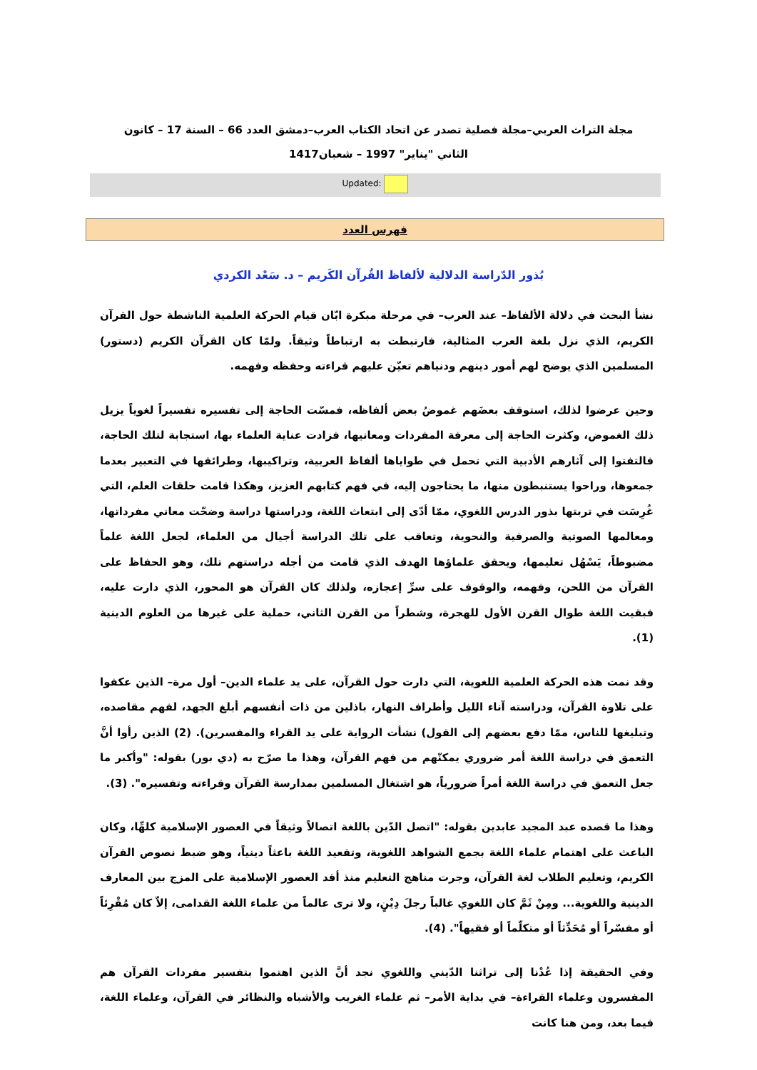مجلة التراث العربي–مجلة فصلية تصدر عن اتحاد الكتاب العرب–دمشق العدد 66 – السنة 17 – كانون الثاني "يناير" 1997 – شعبان1417
Updated:
فهرس العدد
بُذور الدّراسة الدلالية لألفاظ القُرآن الكَريم – د. سَعْد الكردي
نشأ البحث في دلالة الألفاظ– عند العرب– في مرحلة مبكرة ابّان قيام الحركة العلمية الناشطة حول القرآن الكريم، الذي نزل بلغة العرب المثالية، فارتبطت به ارتباطاً وثيقاً. ولمّا كان القرآن الكريم (دستور) المسلمين الذي يوضح لهم أمور دينهم ودنياهم تعيّن عليهم قراءته وحفظه وفهمه.
وحين عرضوا لذلك، استوقف بعضَهم غموضُ بعض ألفاظه، فمسّت الحاجة إلى تفسيره تفسيراً لغوياً يزيل ذلك الغموض، وكثرت الحاجة إلى معرفة المفردات ومعانيها، فزادت عناية العلماء بها، استجابة لتلك الحاجة، فالتفتوا إلى آثارهم الأدبية التي تحمل في طواياها ألفاظ العربية، وتراكيبها، وطرائقها في التعبير بعدما جمعوها، وراحوا يستنبطون منها، ما يحتاجون إليه، في فهم كتابهم العزيز، وهكذا قامت حلقات العلم، التي غُرِسَت في تربتها بذور الدرس اللغوي، ممّا أدّى إلى ابتعاث اللغة، ودراستها دراسة وضحّت معاني مفرداتها، ومعالمها الصوتية والصرفية والنحوية، وتعاقب على تلك الدراسة أجيال من العلماء، لجعل اللغة علماً مضبوطاً، يَسْهُل تعليمها، ويحقق علماؤها الهدف الذي قامت من أجله دراستهم تلك، وهو الحفاظ على القرآن من اللحن، وفهمه، والوقوف على سرِّ إعجازه، ولذلك كان القرآن هو المحور، الذي دارت عليه، فبقيت اللغة طوال القرن الأول للهجرة، وشطراً من القرن الثاني، حملية على غيرها من العلوم الدينية (1).
وقد نمت هذه الحركة العلمية اللغوية، التي دارت حول القرآن، على يد علماء الدين– أول مرة– الذين عكفوا على تلاوة القرآن، ودراسته آناء الليل وأطراف النهار، باذلين من ذات أنفسهم أبلغ الجهد، لفهم مقاصده، وتبليغها للناس، ممّا دفع بعضهم إلى القول) نشأت الرواية على يد القراء والمفسرين). (2) الذين رأوا أنَّ التعمق في دراسة اللغة أمر ضروري يمكنّهم من فهم القرآن، وهذا ما صرّح به (دي بور) بقوله: "وأكبر ما جعل التعمق في دراسة اللغة أمراً ضرورياً، هو اشتغال المسلمين بمدارسة القرآن وقراءته وتفسيره". (3).
وهذا ما قصده عبد المجيد عابدين بقوله: "اتصل الدّين باللغة اتصالاً وثيقاً في العصور الإسلامية كلهِّا، وكان الباعث على اهتمام علماء اللغة بجمع الشواهد اللغوية، وتقعيد اللغة باعثاً دينياً، وهو ضبط نصوص القرآن الكريم، وتعليم الطلاب لغة القرآن، وجرت مناهج التعليم منذ أقد العصور الإسلامية على المزج بين المعارف الدينية واللغوية... ومِنْ ثَمَّ كان اللغوي غالباً رجلَ دِيْنٍ، ولا ترى عالماً من علماء اللغة القدامى، إلاّ كان مُقْرِئاً أو مفسّراً أو مُحَدِّثاً أو متكلّماً أو فقيهاً". (4).
وفي الحقيقة إذا عُدْنا إلى تراثنا الدّيني واللغوي نجد أنَّ الذين اهتموا بتفسير مفردات القرآن هم المفسرون وعلماء القراءة– في بداية الأمر– ثم علماء الغريب والأشباه والنظائر في القرآن، وعلماء اللغة، فيما بعد، ومن هنا كانت